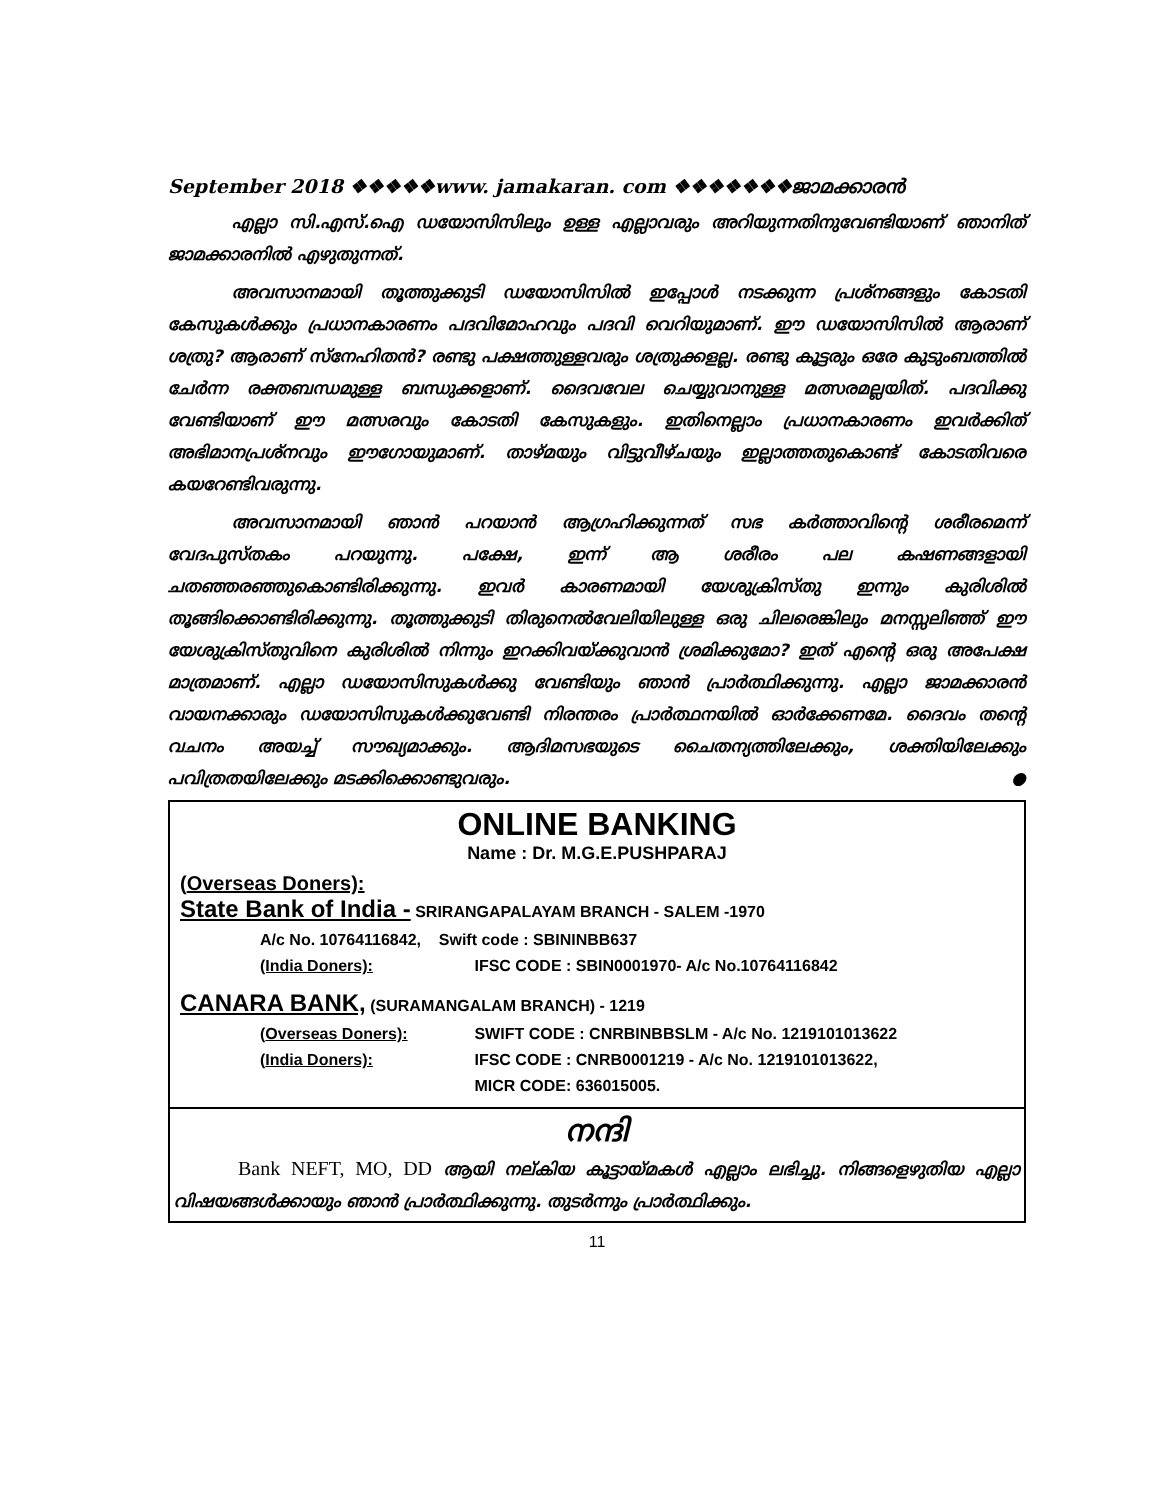September 2018 ❖❖❖❖❖www. jamakaran. com ❖❖❖❖❖❖❖ജാമക്കാരൻ
എല്ലാ സി.എസ്.ഐ ഡയോസിസിലും ഉള്ള എല്ലാവരും അറിയുന്നതിനുവേണ്ടിയാണ് ഞാനിത് ജാമക്കാരനിൽ എഴുതുന്നത്.
അവസാനമായി തൂത്തുക്കുടി ഡയോസിസിൽ ഇപ്പോൾ നടക്കുന്ന പ്രശ്നങ്ങളും കോടതി കേസുകൾക്കും പ്രധാനകാരണം പദവിമോഹവും പദവി വെറിയുമാണ്. ഈ ഡയോസിസിൽ ആരാണ് ശത്രു? ആരാണ് സ്നേഹിതൻ? രണ്ടു പക്ഷത്തുള്ളവരും ശത്രുക്കളല്ല. രണ്ടു കൂട്ടരും ഒരേ കുടുംബത്തിൽ ചേർന്ന രക്തബന്ധമുള്ള ബന്ധുക്കളാണ്. ദൈവവേല ചെയ്യുവാനുള്ള മത്സരമല്ലയിത്. പദവിക്കു വേണ്ടിയാണ് ഈ മത്സരവും കോടതി കേസുകളും. ഇതിനെല്ലാം പ്രധാനകാരണം ഇവർക്കിത് അഭിമാനപ്രശ്നവും ഈഗോയുമാണ്. താഴ്മയും വിട്ടുവീഴ്ചയും ഇല്ലാത്തതുകൊണ്ട് കോടതിവരെ കയറേണ്ടിവരുന്നു.
അവസാനമായി ഞാൻ പറയാൻ ആഗ്രഹിക്കുന്നത് സഭ കർത്താവിന്റെ ശരീരമെന്ന് വേദപുസ്തകം പറയുന്നു. പക്ഷേ, ഇന്ന് ആ ശരീരം പല കഷണങ്ങളായി ചതഞ്ഞരഞ്ഞുകൊണ്ടിരിക്കുന്നു. ഇവർ കാരണമായി യേശുക്രിസ്തു ഇന്നും കുരിശിൽ തൂങ്ങിക്കൊണ്ടിരിക്കുന്നു. തൂത്തുക്കുടി തിരുനെൽവേലിയിലുള്ള ഒരു ചിലരെങ്കിലും മനസ്സലിഞ്ഞ് ഈ യേശുക്രിസ്തുവിനെ കുരിശിൽ നിന്നും ഇറക്കിവയ്ക്കുവാൻ ശ്രമിക്കുമോ? ഇത് എന്റെ ഒരു അപേക്ഷ മാത്രമാണ്. എല്ലാ ഡയോസിസുകൾക്കു വേണ്ടിയും ഞാൻ പ്രാർത്ഥിക്കുന്നു. എല്ലാ ജാമക്കാരൻ വായനക്കാരും ഡയോസിസുകൾക്കുവേണ്ടി നിരന്തരം പ്രാർത്ഥനയിൽ ഓർക്കേണമേ. ദൈവം തന്റെ വചനം അയച്ച് സൗഖ്യമാക്കും. ആദിമസഭയുടെ ചൈതന്യത്തിലേക്കും, ശക്തിയിലേക്കും പവിത്രതയിലേക്കും മടക്കിക്കൊണ്ടുവരും. ●
ONLINE BANKING
Name : Dr. M.G.E.PUSHPARAJ
(Overseas Doners):
State Bank of India - SRIRANGAPALAYAM BRANCH - SALEM -1970
A/c No. 10764116842, Swift code : SBININBB637
(India Doners): IFSC CODE : SBIN0001970- A/c No.10764116842
CANARA BANK, (SURAMANGALAM BRANCH) - 1219
(Overseas Doners): SWIFT CODE : CNRBINBBSLM - A/c No. 1219101013622
(India Doners): IFSC CODE : CNRB0001219 - A/c No. 1219101013622,
MICR CODE: 636015005.
നന്ദി
Bank NEFT, MO, DD ആയി നല്കിയ കൂട്ടായ്മകൾ എല്ലാം ലഭിച്ചു. നിങ്ങളെഴുതിയ എല്ലാ വിഷയങ്ങൾക്കായും ഞാൻ പ്രാർത്ഥിക്കുന്നു. തുടർന്നും പ്രാർത്ഥിക്കും.
11